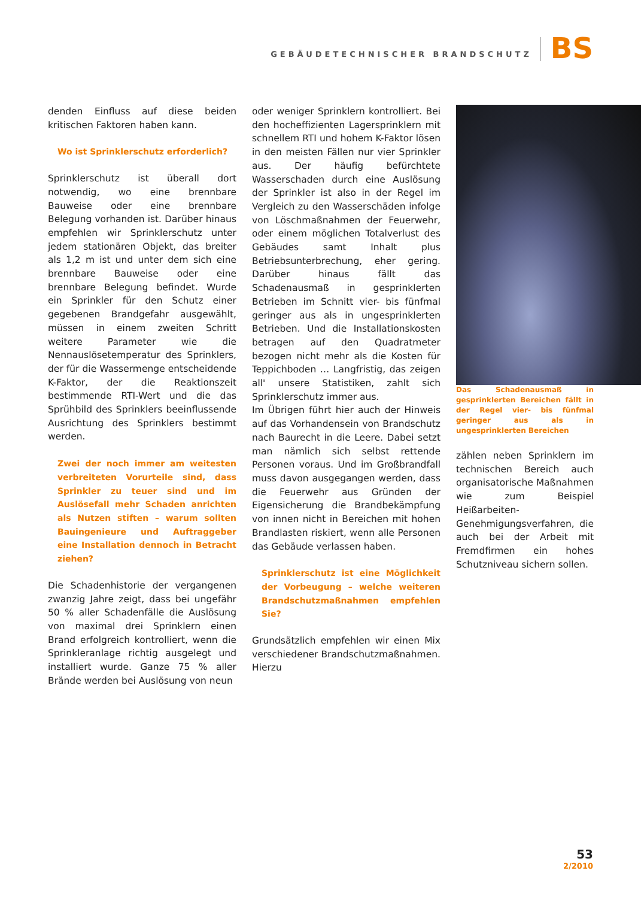GEBÄUDETECHNISCHER BRANDSCHUTZ BS
denden Einfluss auf diese beiden kritischen Faktoren haben kann.
Wo ist Sprinklerschutz erforderlich?
Sprinklerschutz ist überall dort notwendig, wo eine brennbare Bauweise oder eine brennbare Belegung vorhanden ist. Darüber hinaus empfehlen wir Sprinklerschutz unter jedem stationären Objekt, das breiter als 1,2 m ist und unter dem sich eine brennbare Bauweise oder eine brennbare Belegung befindet. Wurde ein Sprinkler für den Schutz einer gegebenen Brandgefahr ausgewählt, müssen in einem zweiten Schritt weitere Parameter wie die Nennauslösetemperatur des Sprinklers, der für die Wassermenge entscheidende K-Faktor, der die Reaktionszeit bestimmende RTI-Wert und die das Sprühbild des Sprinklers beeinflussende Ausrichtung des Sprinklers bestimmt werden.
Zwei der noch immer am weitesten verbreiteten Vorurteile sind, dass Sprinkler zu teuer sind und im Auslösefall mehr Schaden anrichten als Nutzen stiften – warum sollten Bauingenieure und Auftraggeber eine Installation dennoch in Betracht ziehen?
Die Schadenhistorie der vergangenen zwanzig Jahre zeigt, dass bei ungefähr 50 % aller Schadenfälle die Auslösung von maximal drei Sprinklern einen Brand erfolgreich kontrolliert, wenn die Sprinkleranlage richtig ausgelegt und installiert wurde. Ganze 75 % aller Brände werden bei Auslösung von neun
oder weniger Sprinklern kontrolliert. Bei den hocheffizienten Lagersprinklern mit schnellem RTI und hohem K-Faktor lösen in den meisten Fällen nur vier Sprinkler aus. Der häufig befürchtete Wasserschaden durch eine Auslösung der Sprinkler ist also in der Regel im Vergleich zu den Wasserschäden infolge von Löschmaßnahmen der Feuerwehr, oder einem möglichen Totalverlust des Gebäudes samt Inhalt plus Betriebsunterbrechung, eher gering. Darüber hinaus fällt das Schadenausmaß in gesprinklerten Betrieben im Schnitt vier- bis fünfmal geringer aus als in ungesprinklerten Betrieben. Und die Installationskosten betragen auf den Quadratmeter bezogen nicht mehr als die Kosten für Teppichboden … Langfristig, das zeigen all' unsere Statistiken, zahlt sich Sprinklerschutz immer aus.
Im Übrigen führt hier auch der Hinweis auf das Vorhandensein von Brandschutz nach Baurecht in die Leere. Dabei setzt man nämlich sich selbst rettende Personen voraus. Und im Großbrandfall muss davon ausgegangen werden, dass die Feuerwehr aus Gründen der Eigensicherung die Brandbekämpfung von innen nicht in Bereichen mit hohen Brandlasten riskiert, wenn alle Personen das Gebäude verlassen haben.
Sprinklerschutz ist eine Möglichkeit der Vorbeugung – welche weiteren Brandschutzmaßnahmen empfehlen Sie?
Grundsätzlich empfehlen wir einen Mix verschiedener Brandschutzmaßnahmen. Hierzu
Das Schadenausmaß in gesprinklerten Bereichen fällt in der Regel vier- bis fünfmal geringer aus als in ungesprinklerten Bereichen
zählen neben Sprinklern im technischen Bereich auch organisatorische Maßnahmen wie zum Beispiel Heißarbeiten-Genehmigungsverfahren, die auch bei der Arbeit mit Fremdfirmen ein hohes Schutzniveau sichern sollen.
53
2/2010